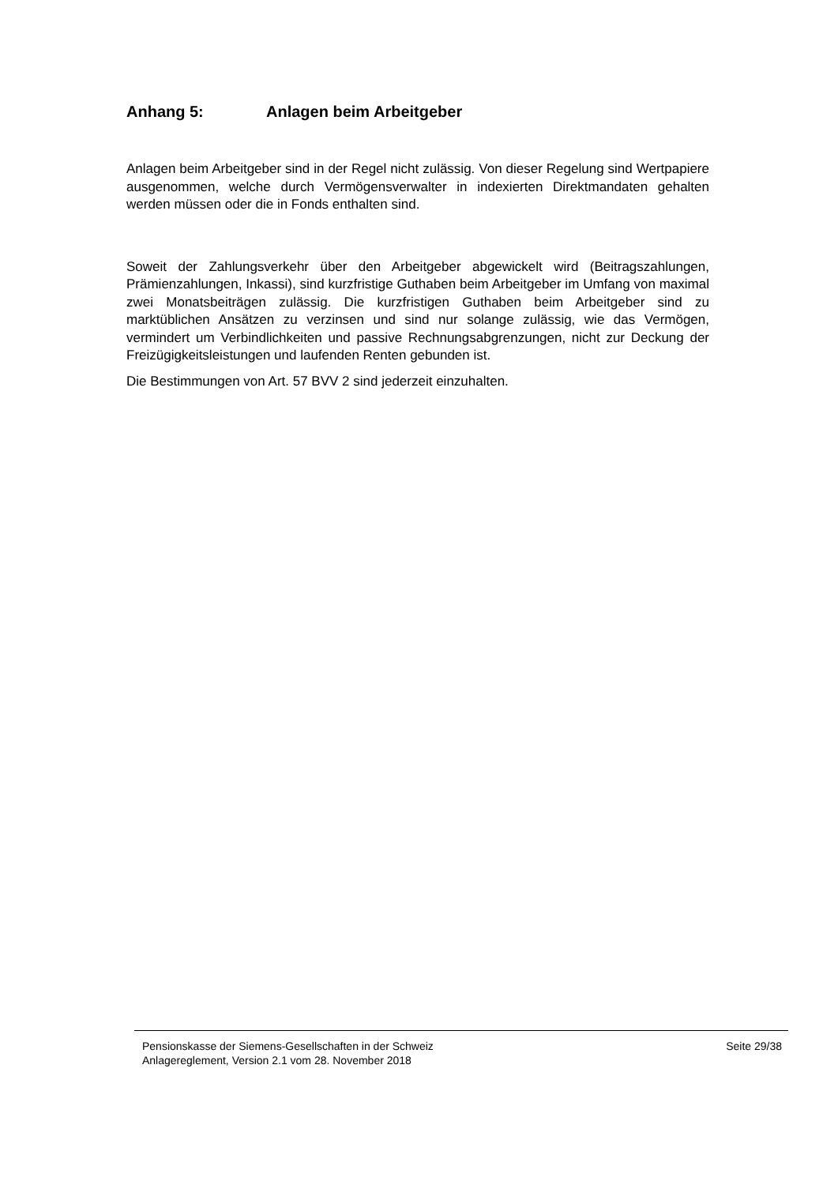Anhang 5: Anlagen beim Arbeitgeber
Anlagen beim Arbeitgeber sind in der Regel nicht zulässig. Von dieser Regelung sind Wertpapiere ausgenommen, welche durch Vermögensverwalter in indexierten Direktmandaten gehalten werden müssen oder die in Fonds enthalten sind.
Soweit der Zahlungsverkehr über den Arbeitgeber abgewickelt wird (Beitragszahlungen, Prämienzahlungen, Inkassi), sind kurzfristige Guthaben beim Arbeitgeber im Umfang von maximal zwei Monatsbeiträgen zulässig. Die kurzfristigen Guthaben beim Arbeitgeber sind zu marktüblichen Ansätzen zu verzinsen und sind nur solange zulässig, wie das Vermögen, vermindert um Verbindlichkeiten und passive Rechnungsabgrenzungen, nicht zur Deckung der Freizügigkeitsleistungen und laufenden Renten gebunden ist.
Die Bestimmungen von Art. 57 BVV 2 sind jederzeit einzuhalten.
Pensionskasse der Siemens-Gesellschaften in der Schweiz
Anlagereglement, Version 2.1 vom 28. November 2018
Seite 29/38